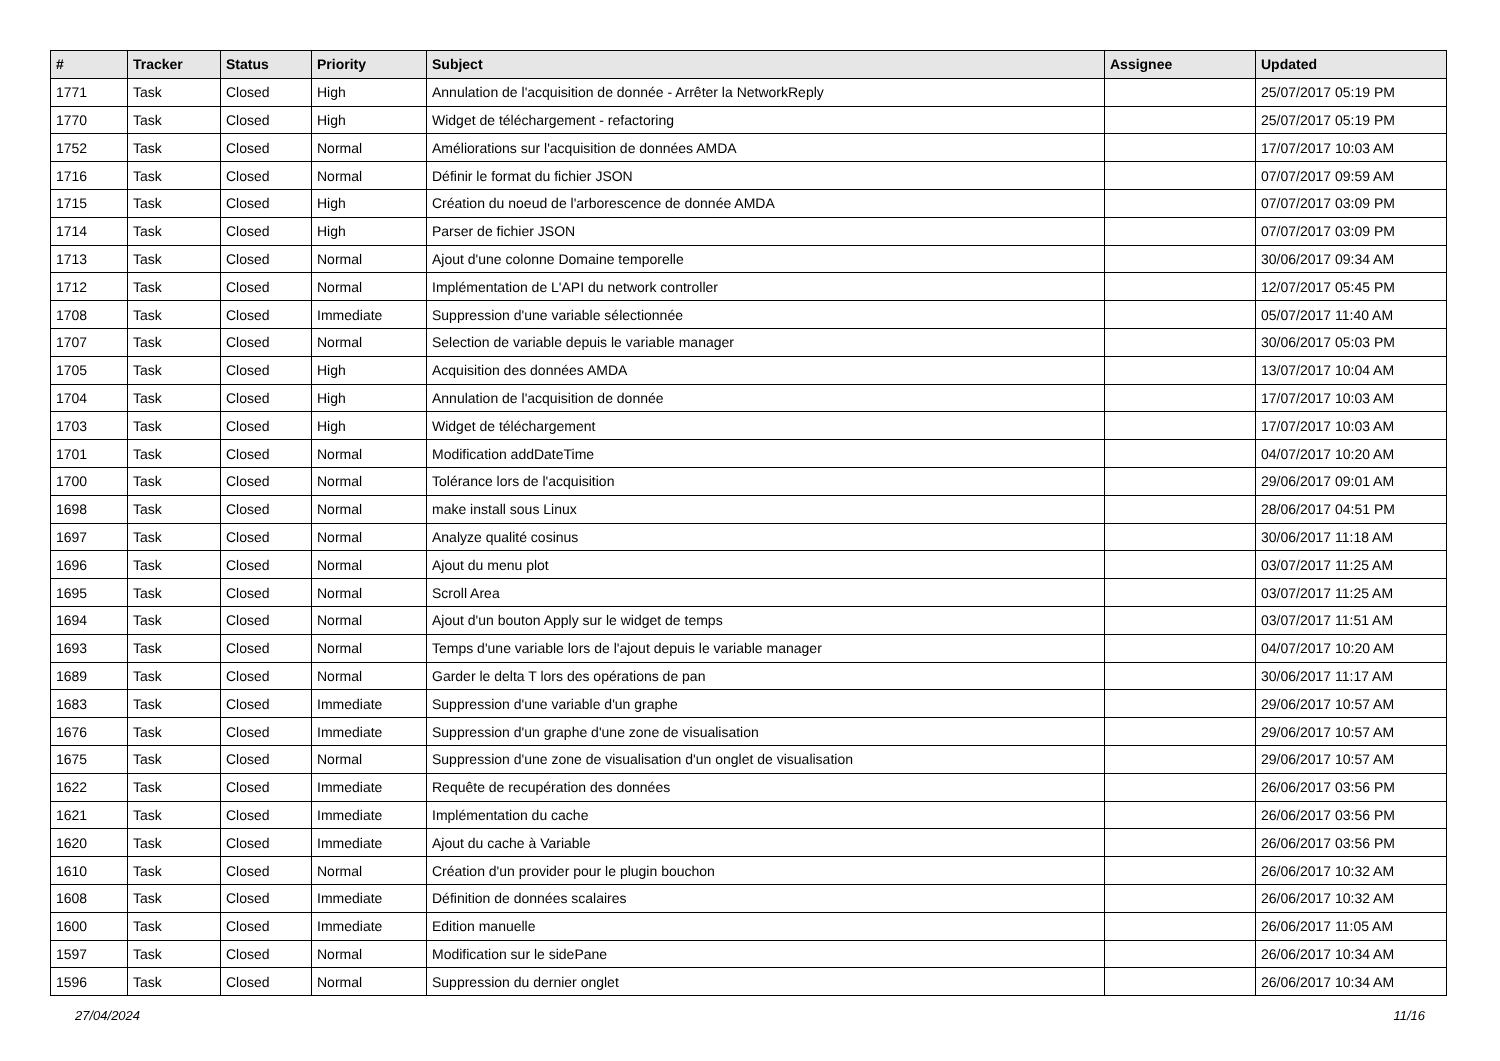| # | Tracker | Status | Priority | Subject | Assignee | Updated |
| --- | --- | --- | --- | --- | --- | --- |
| 1771 | Task | Closed | High | Annulation de l'acquisition de donnée - Arrêter la NetworkReply | | 25/07/2017 05:19 PM |
| 1770 | Task | Closed | High | Widget de téléchargement - refactoring | | 25/07/2017 05:19 PM |
| 1752 | Task | Closed | Normal | Améliorations sur l'acquisition de données AMDA | | 17/07/2017 10:03 AM |
| 1716 | Task | Closed | Normal | Définir le format du fichier JSON | | 07/07/2017 09:59 AM |
| 1715 | Task | Closed | High | Création du noeud de l'arborescence de donnée AMDA | | 07/07/2017 03:09 PM |
| 1714 | Task | Closed | High | Parser de fichier JSON | | 07/07/2017 03:09 PM |
| 1713 | Task | Closed | Normal | Ajout d'une colonne Domaine temporelle | | 30/06/2017 09:34 AM |
| 1712 | Task | Closed | Normal | Implémentation de L'API du network controller | | 12/07/2017 05:45 PM |
| 1708 | Task | Closed | Immediate | Suppression d'une variable sélectionnée | | 05/07/2017 11:40 AM |
| 1707 | Task | Closed | Normal | Selection de variable depuis le variable manager | | 30/06/2017 05:03 PM |
| 1705 | Task | Closed | High | Acquisition des données AMDA | | 13/07/2017 10:04 AM |
| 1704 | Task | Closed | High | Annulation de l'acquisition de donnée | | 17/07/2017 10:03 AM |
| 1703 | Task | Closed | High | Widget de téléchargement | | 17/07/2017 10:03 AM |
| 1701 | Task | Closed | Normal | Modification addDateTime | | 04/07/2017 10:20 AM |
| 1700 | Task | Closed | Normal | Tolérance lors de l'acquisition | | 29/06/2017 09:01 AM |
| 1698 | Task | Closed | Normal | make install sous Linux | | 28/06/2017 04:51 PM |
| 1697 | Task | Closed | Normal | Analyze qualité cosinus | | 30/06/2017 11:18 AM |
| 1696 | Task | Closed | Normal | Ajout du menu plot | | 03/07/2017 11:25 AM |
| 1695 | Task | Closed | Normal | Scroll Area | | 03/07/2017 11:25 AM |
| 1694 | Task | Closed | Normal | Ajout d'un bouton Apply sur le widget de temps | | 03/07/2017 11:51 AM |
| 1693 | Task | Closed | Normal | Temps d'une variable lors de l'ajout depuis le variable manager | | 04/07/2017 10:20 AM |
| 1689 | Task | Closed | Normal | Garder le delta T lors des opérations de pan | | 30/06/2017 11:17 AM |
| 1683 | Task | Closed | Immediate | Suppression d'une variable d'un graphe | | 29/06/2017 10:57 AM |
| 1676 | Task | Closed | Immediate | Suppression d'un graphe d'une zone de visualisation | | 29/06/2017 10:57 AM |
| 1675 | Task | Closed | Normal | Suppression d'une zone de visualisation d'un onglet de visualisation | | 29/06/2017 10:57 AM |
| 1622 | Task | Closed | Immediate | Requête de recupération des données | | 26/06/2017 03:56 PM |
| 1621 | Task | Closed | Immediate | Implémentation du cache | | 26/06/2017 03:56 PM |
| 1620 | Task | Closed | Immediate | Ajout du cache à Variable | | 26/06/2017 03:56 PM |
| 1610 | Task | Closed | Normal | Création d'un provider pour le plugin bouchon | | 26/06/2017 10:32 AM |
| 1608 | Task | Closed | Immediate | Définition de données scalaires | | 26/06/2017 10:32 AM |
| 1600 | Task | Closed | Immediate | Edition manuelle | | 26/06/2017 11:05 AM |
| 1597 | Task | Closed | Normal | Modification sur le sidePane | | 26/06/2017 10:34 AM |
| 1596 | Task | Closed | Normal | Suppression du dernier onglet | | 26/06/2017 10:34 AM |
27/04/2024 11/16